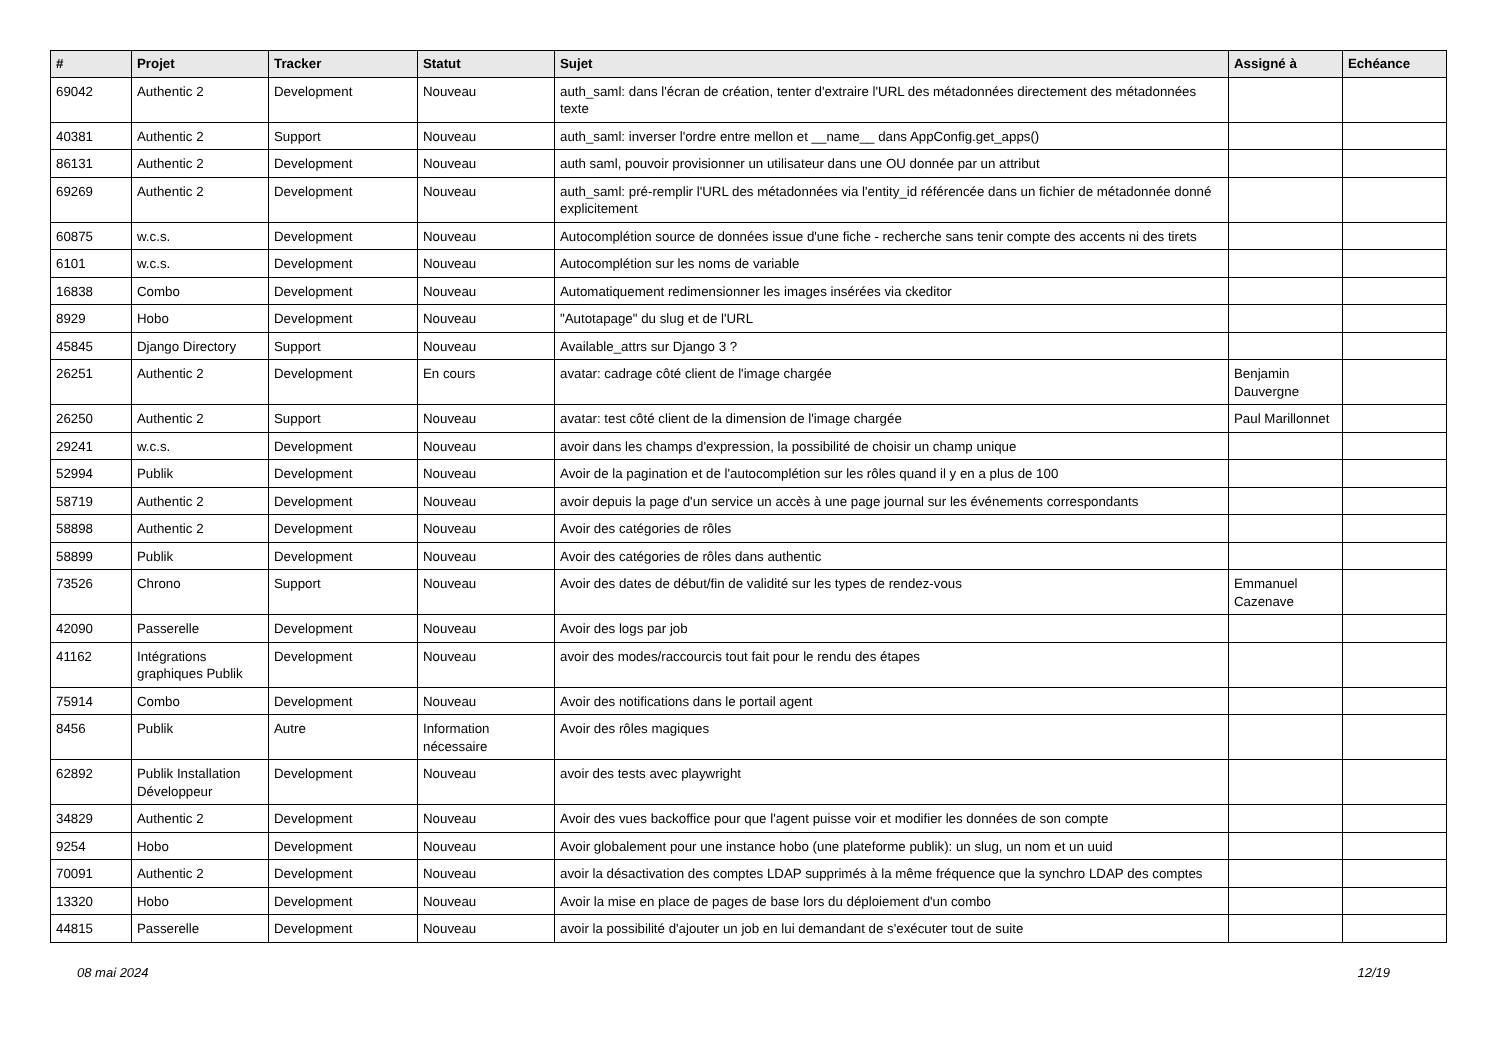| # | Projet | Tracker | Statut | Sujet | Assigné à | Echéance |
| --- | --- | --- | --- | --- | --- | --- |
| 69042 | Authentic 2 | Development | Nouveau | auth_saml: dans l'écran de création, tenter d'extraire l'URL des métadonnées directement des métadonnées texte | | |
| 40381 | Authentic 2 | Support | Nouveau | auth_saml: inverser l'ordre entre mellon et __name__ dans AppConfig.get_apps() | | |
| 86131 | Authentic 2 | Development | Nouveau | auth saml, pouvoir provisionner un utilisateur dans une OU donnée par un attribut | | |
| 69269 | Authentic 2 | Development | Nouveau | auth_saml: pré-remplir l'URL des métadonnées via l'entity_id référencée dans un fichier de métadonnée donné explicitement | | |
| 60875 | w.c.s. | Development | Nouveau | Autocomplétion source de données issue d'une fiche - recherche sans tenir compte des accents ni des tirets | | |
| 6101 | w.c.s. | Development | Nouveau | Autocomplétion sur les noms de variable | | |
| 16838 | Combo | Development | Nouveau | Automatiquement redimensionner les images insérées via ckeditor | | |
| 8929 | Hobo | Development | Nouveau | "Autotapage" du slug et de l'URL | | |
| 45845 | Django Directory | Support | Nouveau | Available_attrs sur Django 3 ? | | |
| 26251 | Authentic 2 | Development | En cours | avatar: cadrage côté client de l'image chargée | Benjamin Dauvergne | |
| 26250 | Authentic 2 | Support | Nouveau | avatar: test côté client de la dimension de l'image chargée | Paul Marillonnet | |
| 29241 | w.c.s. | Development | Nouveau | avoir dans les champs d'expression, la possibilité de choisir un champ unique | | |
| 52994 | Publik | Development | Nouveau | Avoir de la pagination et de l'autocomplétion sur les rôles quand il y en a plus de 100 | | |
| 58719 | Authentic 2 | Development | Nouveau | avoir depuis la page d'un service un accès à une page journal sur les événements correspondants | | |
| 58898 | Authentic 2 | Development | Nouveau | Avoir des catégories de rôles | | |
| 58899 | Publik | Development | Nouveau | Avoir des catégories de rôles dans authentic | | |
| 73526 | Chrono | Support | Nouveau | Avoir des dates de début/fin de validité sur les types de rendez-vous | Emmanuel Cazenave | |
| 42090 | Passerelle | Development | Nouveau | Avoir des logs par job | | |
| 41162 | Intégrations graphiques Publik | Development | Nouveau | avoir des modes/raccourcis tout fait pour le rendu des étapes | | |
| 75914 | Combo | Development | Nouveau | Avoir des notifications dans le portail agent | | |
| 8456 | Publik | Autre | Information nécessaire | Avoir des rôles magiques | | |
| 62892 | Publik Installation Développeur | Development | Nouveau | avoir des tests avec playwright | | |
| 34829 | Authentic 2 | Development | Nouveau | Avoir des vues backoffice pour que l'agent puisse voir et modifier les données de son compte | | |
| 9254 | Hobo | Development | Nouveau | Avoir globalement pour une instance hobo (une plateforme publik): un slug, un nom et un uuid | | |
| 70091 | Authentic 2 | Development | Nouveau | avoir la désactivation des comptes LDAP supprimés à la même fréquence que la synchro LDAP des comptes | | |
| 13320 | Hobo | Development | Nouveau | Avoir la mise en place de pages de base lors du déploiement d'un combo | | |
| 44815 | Passerelle | Development | Nouveau | avoir la possibilité d'ajouter un job en lui demandant de s'exécuter tout de suite | | |
08 mai 2024 12/19